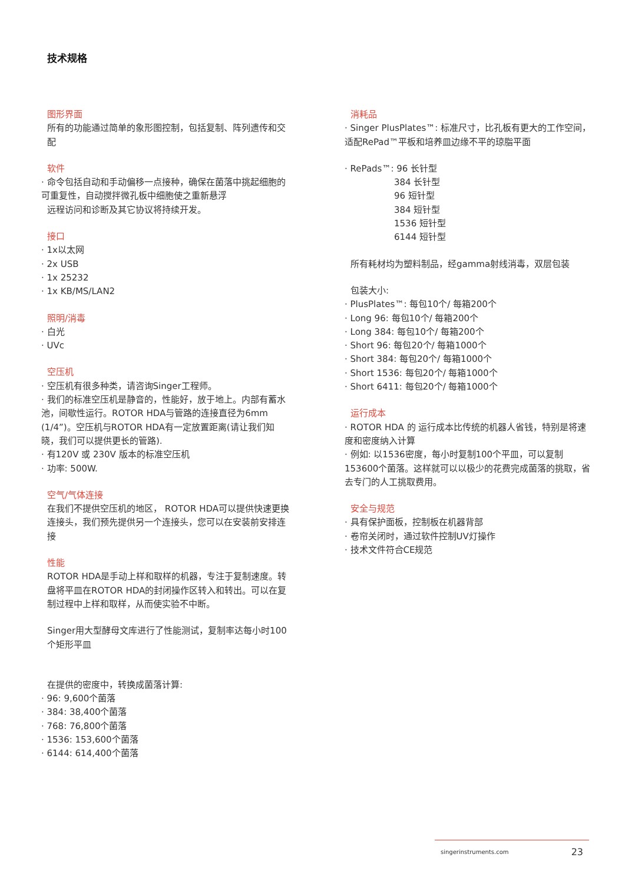技术规格
图形界面
所有的功能通过简单的象形图控制，包括复制、阵列遗传和交配
软件
· 命令包括自动和手动偏移一点接种，确保在菌落中挑起细胞的可重复性，自动搅拌微孔板中细胞使之重新悬浮
远程访问和诊断及其它协议将持续开发。
接口
· 1x以太网
· 2x USB
· 1x 25232
· 1x KB/MS/LAN2
照明/消毒
· 白光
· UVc
空压机
· 空压机有很多种类，请咨询Singer工程师。
· 我们的标准空压机是静音的，性能好，放于地上。内部有蓄水池，间歇性运行。ROTOR HDA与管路的连接直径为6mm (1/4”)。空压机与ROTOR HDA有一定放置距离(请让我们知晓，我们可以提供更长的管路).
· 有120V 或 230V 版本的标准空压机
· 功率: 500W.
空气/气体连接
在我们不提供空压机的地区， ROTOR HDA可以提供快速更换连接头，我们预先提供另一个连接头，您可以在安装前安排连接
性能
ROTOR HDA是手动上样和取样的机器，专注于复制速度。转盘将平皿在ROTOR HDA的封闭操作区转入和转出。可以在复制过程中上样和取样，从而使实验不中断。
Singer用大型酵母文库进行了性能测试，复制率达每小时100个矩形平皿
在提供的密度中，转换成菌落计算:
· 96: 9,600个菌落
· 384: 38,400个菌落
· 768: 76,800个菌落
· 1536: 153,600个菌落
· 6144: 614,400个菌落
消耗品
· Singer PlusPlates™: 标准尺寸，比孔板有更大的工作空间，适配RePad™平板和培养皿边缘不平的琼脂平面
· RePads™: 96 长针型
384 长针型
96 短针型
384 短针型
1536 短针型
6144 短针型
所有耗材均为塑料制品，经gamma射线消毒，双层包装
包装大小:
· PlusPlates™: 每包10个/ 每箱200个
· Long 96: 每包10个/ 每箱200个
· Long 384: 每包10个/ 每箱200个
· Short 96: 每包20个/ 每箱1000个
· Short 384: 每包20个/ 每箱1000个
· Short 1536: 每包20个/ 每箱1000个
· Short 6411: 每包20个/ 每箱1000个
运行成本
· ROTOR HDA 的 运行成本比传统的机器人省钱，特别是将速度和密度纳入计算
· 例如: 以1536密度，每小时复制100个平皿，可以复制153600个菌落。这样就可以以极少的花费完成菌落的挑取，省去专门的人工挑取费用。
安全与规范
· 具有保护面板，控制板在机器背部
· 卷帘关闭时，通过软件控制UV灯操作
· 技术文件符合CE规范
singerinstruments.com 23